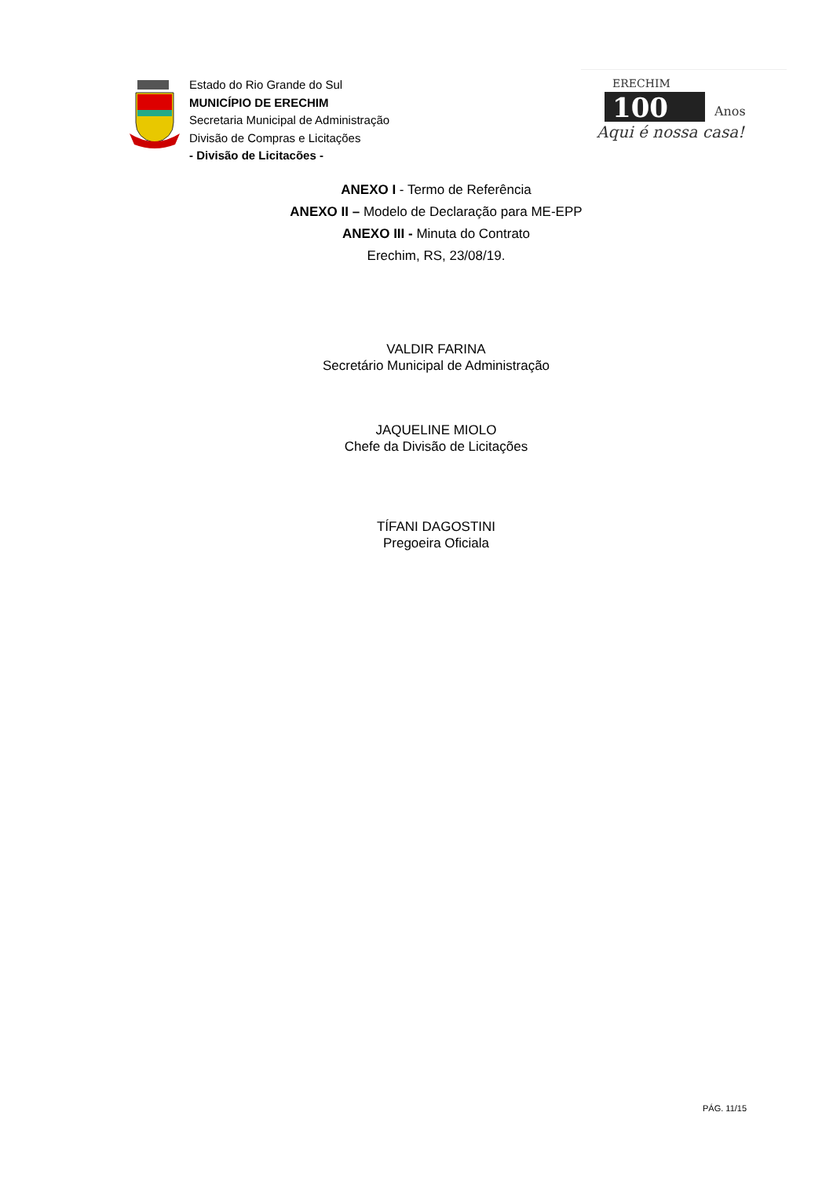Estado do Rio Grande do Sul
MUNICÍPIO DE ERECHIM
Secretaria Municipal de Administração
Divisão de Compras e Licitações
- Divisão de Licitacões -
ERECHIM
100
Anos
Aqui é nossa casa!
ANEXO I - Termo de Referência
ANEXO II – Modelo de Declaração para ME-EPP
ANEXO III - Minuta do Contrato
Erechim, RS, 23/08/19.
VALDIR FARINA
Secretário Municipal de Administração
JAQUELINE MIOLO
Chefe da Divisão de Licitações
TÍFANI DAGOSTINI
Pregoeira Oficiala
PÁG. 11/15